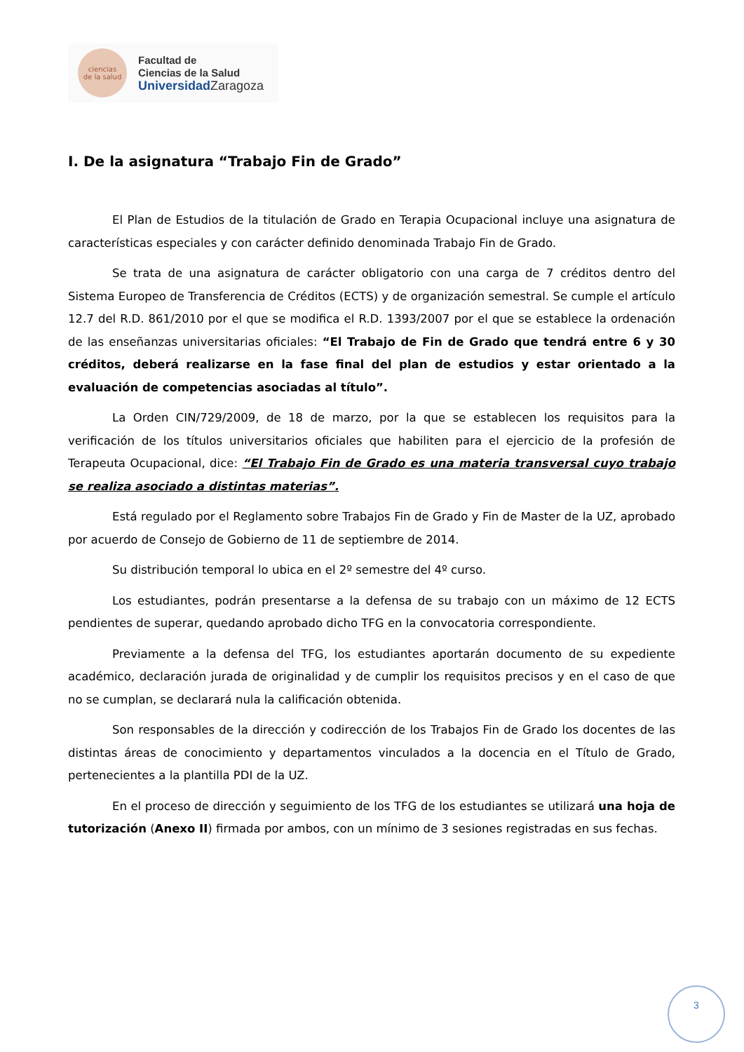ciencias
de la salud
Facultad de
Ciencias de la Salud
Universidad Zaragoza
I. De la asignatura “Trabajo Fin de Grado”
El Plan de Estudios de la titulación de Grado en Terapia Ocupacional incluye una asignatura de características especiales y con carácter definido denominada Trabajo Fin de Grado.
Se trata de una asignatura de carácter obligatorio con una carga de 7 créditos dentro del Sistema Europeo de Transferencia de Créditos (ECTS) y de organización semestral. Se cumple el artículo 12.7 del R.D. 861/2010 por el que se modifica el R.D. 1393/2007 por el que se establece la ordenación de las enseñanzas universitarias oficiales: “El Trabajo de Fin de Grado que tendrá entre 6 y 30 créditos, deberá realizarse en la fase final del plan de estudios y estar orientado a la evaluación de competencias asociadas al título”.
La Orden CIN/729/2009, de 18 de marzo, por la que se establecen los requisitos para la verificación de los títulos universitarios oficiales que habiliten para el ejercicio de la profesión de Terapeuta Ocupacional, dice: “El Trabajo Fin de Grado es una materia transversal cuyo trabajo se realiza asociado a distintas materias”.
Está regulado por el Reglamento sobre Trabajos Fin de Grado y Fin de Master de la UZ, aprobado por acuerdo de Consejo de Gobierno de 11 de septiembre de 2014.
Su distribución temporal lo ubica en el 2º semestre del 4º curso.
Los estudiantes, podrán presentarse a la defensa de su trabajo con un máximo de 12 ECTS pendientes de superar, quedando aprobado dicho TFG en la convocatoria correspondiente.
Previamente a la defensa del TFG, los estudiantes aportarán documento de su expediente académico, declaración jurada de originalidad y de cumplir los requisitos precisos y en el caso de que no se cumplan, se declarará nula la calificación obtenida.
Son responsables de la dirección y codirección de los Trabajos Fin de Grado los docentes de las distintas áreas de conocimiento y departamentos vinculados a la docencia en el Título de Grado, pertenecientes a la plantilla PDI de la UZ.
En el proceso de dirección y seguimiento de los TFG de los estudiantes se utilizará una hoja de tutorización (Anexo II) firmada por ambos, con un mínimo de 3 sesiones registradas en sus fechas.
3